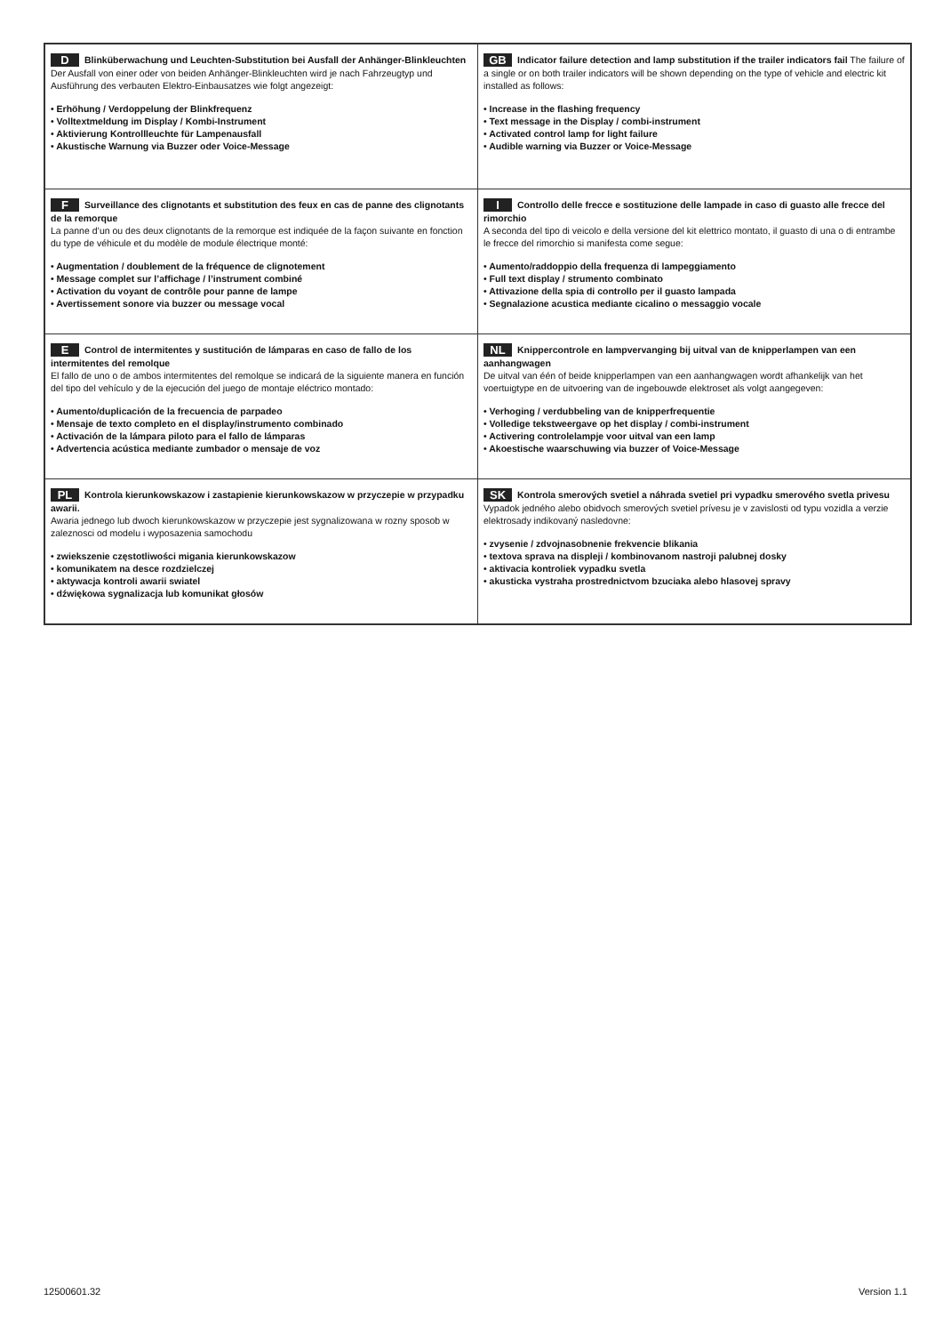| D Blinküberwachung und Leuchten-Substitution bei Ausfall der Anhänger-Blinkleuchten Der Ausfall von einer oder von beiden Anhänger-Blinkleuchten wird je nach Fahrzeugtyp und Ausführung des verbauten Elektro-Einbausatzes wie folgt angezeigt: • Erhöhung / Verdoppelung der Blinkfrequenz • Volltextmeldung im Display / Kombi-Instrument • Aktivierung Kontrollleuchte für Lampenausfall • Akustische Warnung via Buzzer oder Voice-Message | GB Indicator failure detection and lamp substitution if the trailer indicators fail The failure of a single or on both trailer indicators will be shown depending on the type of vehicle and electric kit installed as follows: • Increase in the flashing frequency • Text message in the Display / combi-instrument • Activated control lamp for light failure • Audible warning via Buzzer or Voice-Message |
| F Surveillance des clignotants et substitution des feux en cas de panne des clignotants de la remorque La panne d’un ou des deux clignotants de la remorque est indiquée de la façon suivante en fonction du type de véhicule et du modèle de module électrique monté: • Augmentation / doublement de la fréquence de clignotement • Message complet sur l’affichage / l’instrument combiné • Activation du voyant de contrôle pour panne de lampe • Avertissement sonore via buzzer ou message vocal | I Controllo delle frecce e sostituzione delle lampade in caso di guasto alle frecce del rimorchio A seconda del tipo di veicolo e della versione del kit elettrico montato, il guasto di una o di entrambe le frecce del rimorchio si manifesta come segue: • Aumento/raddoppio della frequenza di lampeggiamento • Full text display / strumento combinato • Attivazione della spia di controllo per il guasto lampada • Segnalazione acustica mediante cicalino o messaggio vocale |
| E Control de intermitentes y sustitución de lámparas en caso de fallo de los intermitentes del remolque El fallo de uno o de ambos intermitentes del remolque se indicará de la siguiente manera en función del tipo del vehículo y de la ejecución del juego de montaje eléctrico montado: • Aumento/duplicación de la frecuencia de parpadeo • Mensaje de texto completo en el display/instrumento combinado • Activación de la lámpara piloto para el fallo de lámparas • Advertencia acústica mediante zumbador o mensaje de voz | NL Knippercontrole en lampvervanging bij uitval van de knipperlampen van een aanhangwagen De uitval van één of beide knipperlampen van een aanhangwagen wordt afhankelijk van het voertuigtype en de uitvoering van de ingebouwde elektroset als volgt aangegeven: • Verhoging / verdubbeling van de knipperfrequentie • Volledige tekstweergave op het display / combi-instrument • Activering controlelampje voor uitval van een lamp • Akoestische waarschuwing via buzzer of Voice-Message |
| PL Kontrola kierunkowskazow i zastapienie kierunkowskazow w przyczepie w przypadku awarii. Awaria jednego lub dwoch kierunkowskazow w przyczepie jest sygnalizowana w rozny sposob w zaleznosci od modelu i wyposazenia samochodu • zwiekszenie częstotliwości migania kierunkowskazow • komunikatem na desce rozdzielczej • aktywacja kontroli awarii swiatel • dźwiękowa sygnalizacja lub komunikat głosów | SK Kontrola smerových svetiel a náhrada svetiel pri vypadku smerového svetla privesu Vypadok jedného alebo obidvoch smerových svetiel prívesu je v zavislosti od typu vozidla a verzie elektrosady indikovaný nasledovne: • zvysenie / zdvojnasobnenie frekvencie blikania • textova sprava na displeji / kombinovanom nastroji palubnej dosky • aktivacia kontroliek vypadku svetla • akusticka vystraha prostrednictvom bzuciaka alebo hlasovej spravy |
12500601.32 Version 1.1